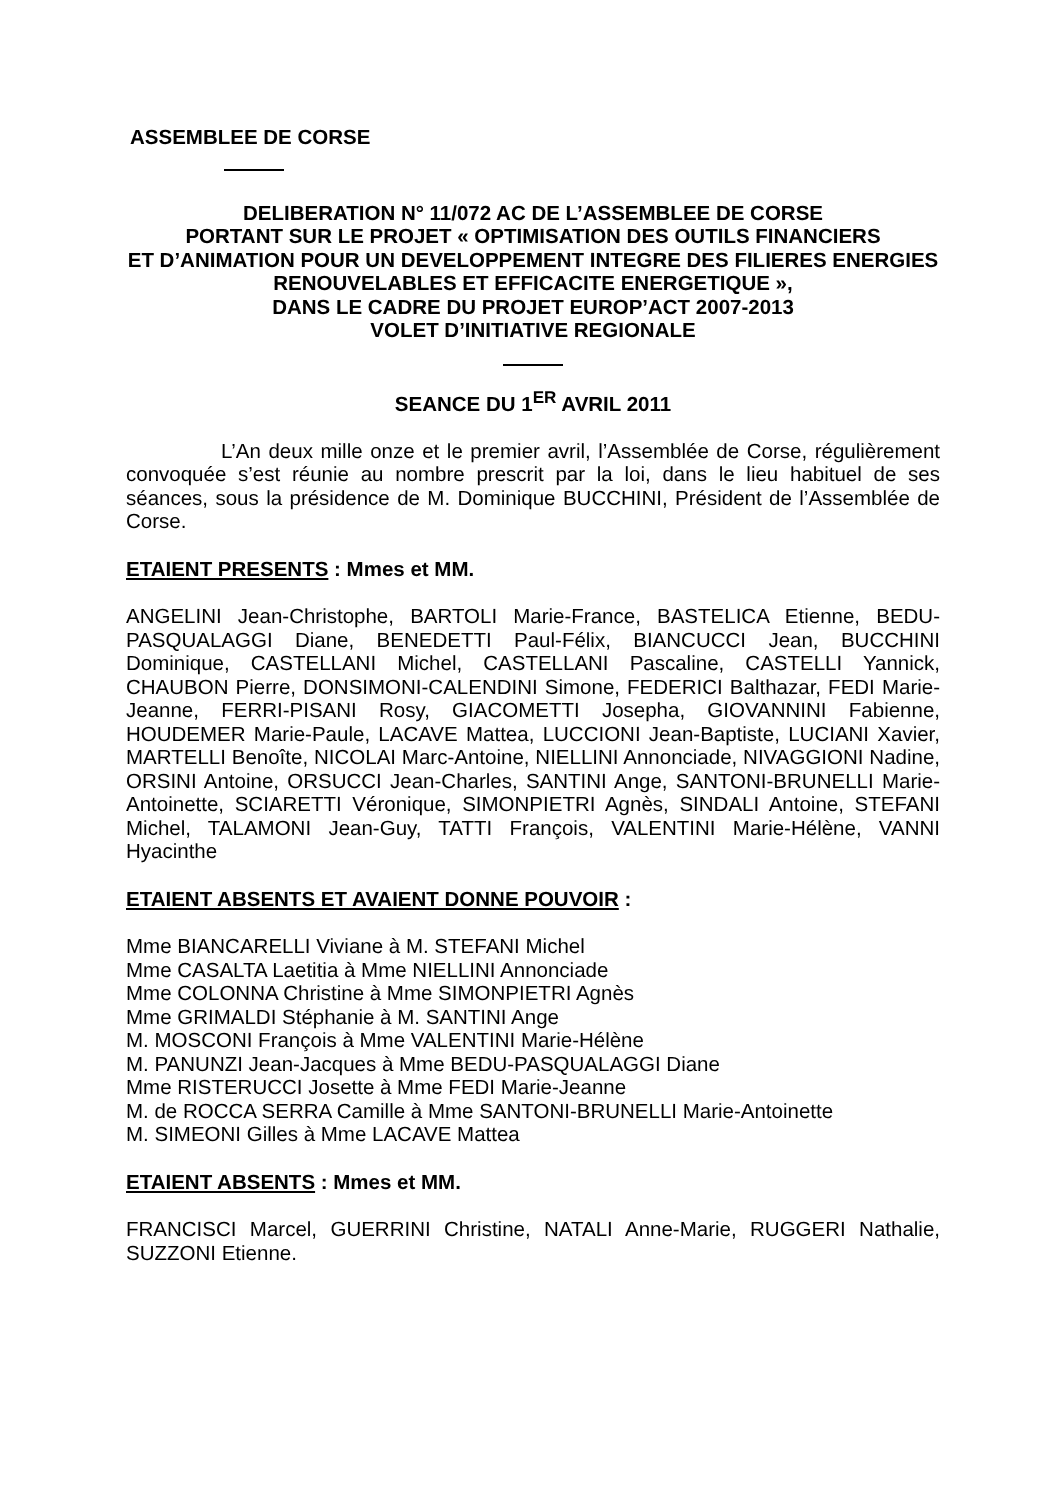ASSEMBLEE DE CORSE
DELIBERATION N° 11/072 AC DE L’ASSEMBLEE DE CORSE
PORTANT SUR LE PROJET « OPTIMISATION DES OUTILS FINANCIERS
ET D’ANIMATION POUR UN DEVELOPPEMENT INTEGRE DES FILIERES ENERGIES
RENOUVELABLES ET EFFICACITE ENERGETIQUE »,
DANS LE CADRE DU PROJET EUROP’ACT 2007-2013
VOLET D’INITIATIVE REGIONALE
SEANCE DU 1<sup>ER</sup> AVRIL 2011
L’An deux mille onze et le premier avril, l’Assemblée de Corse, régulièrement convoquée s’est réunie au nombre prescrit par la loi, dans le lieu habituel de ses séances, sous la présidence de M. Dominique BUCCHINI, Président de l’Assemblée de Corse.
ETAIENT PRESENTS : Mmes et MM.
ANGELINI Jean-Christophe, BARTOLI Marie-France, BASTELICA Etienne, BEDU-PASQUALAGGI Diane, BENEDETTI Paul-Félix, BIANCUCCI Jean, BUCCHINI Dominique, CASTELLANI Michel, CASTELLANI Pascaline, CASTELLI Yannick, CHAUBON Pierre, DONSIMONI-CALENDINI Simone, FEDERICI Balthazar, FEDI Marie-Jeanne, FERRI-PISANI Rosy, GIACOMETTI Josepha, GIOVANNINI Fabienne, HOUDEMER Marie-Paule, LACAVE Mattea, LUCCIONI Jean-Baptiste, LUCIANI Xavier, MARTELLI Benoîte, NICOLAI Marc-Antoine, NIELLINI Annonciade, NIVAGGIONI Nadine, ORSINI Antoine, ORSUCCI Jean-Charles, SANTINI Ange, SANTONI-BRUNELLI Marie-Antoinette, SCIARETTI Véronique, SIMONPIETRI Agnès, SINDALI Antoine, STEFANI Michel, TALAMONI Jean-Guy, TATTI François, VALENTINI Marie-Hélène, VANNI Hyacinthe
ETAIENT ABSENTS ET AVAIENT DONNE POUVOIR :
Mme BIANCARELLI Viviane à M. STEFANI Michel
Mme CASALTA Laetitia à Mme NIELLINI Annonciade
Mme COLONNA Christine à Mme SIMONPIETRI Agnès
Mme GRIMALDI Stéphanie à M. SANTINI Ange
M. MOSCONI François à Mme VALENTINI Marie-Hélène
M. PANUNZI Jean-Jacques à Mme BEDU-PASQUALAGGI Diane
Mme RISTERUCCI Josette à Mme FEDI Marie-Jeanne
M. de ROCCA SERRA Camille à Mme SANTONI-BRUNELLI Marie-Antoinette
M. SIMEONI Gilles à Mme LACAVE Mattea
ETAIENT ABSENTS : Mmes et MM.
FRANCISCI Marcel, GUERRINI Christine, NATALI Anne-Marie, RUGGERI Nathalie, SUZZONI Etienne.